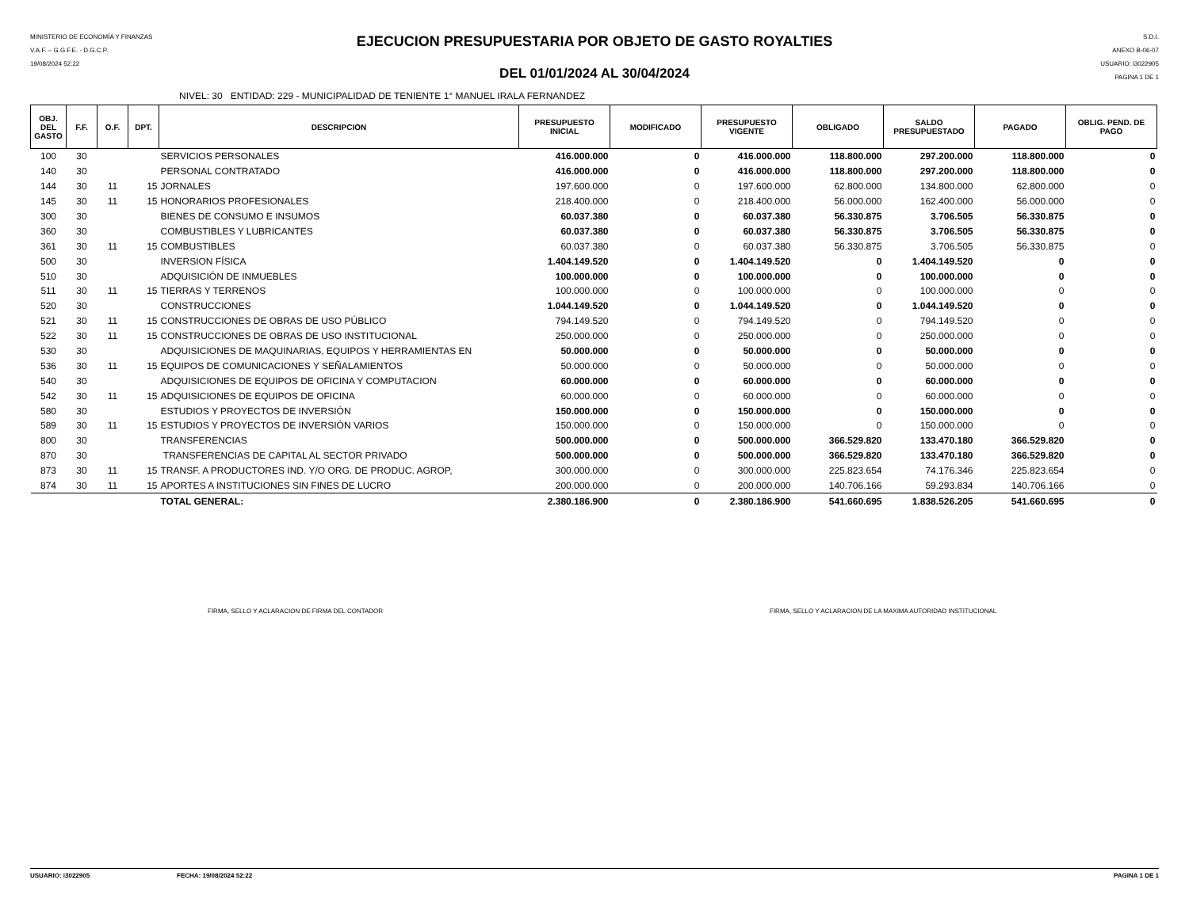MINISTERIO DE ECONOMÍA Y FINANZAS
V.A.F. – G.G.F.E. - D.G.C.P.
19/08/2024 52:22
EJECUCION PRESUPUESTARIA POR OBJETO DE GASTO ROYALTIES
DEL 01/01/2024 AL 30/04/2024
S.D.I.
ANEXO B-06-07
USUARIO: i3022905
PAGINA 1 DE 1
NIVEL: 30 ENTIDAD: 229 - MUNICIPALIDAD DE TENIENTE 1° MANUEL IRALA FERNANDEZ
| OBJ. DEL GASTO | F.F. | O.F. | DPT. | DESCRIPCION | PRESUPUESTO INICIAL | MODIFICADO | PRESUPUESTO VIGENTE | OBLIGADO | SALDO PRESUPUESTADO | PAGADO | OBLIG. PEND. DE PAGO |
| --- | --- | --- | --- | --- | --- | --- | --- | --- | --- | --- | --- |
| 100 | 30 | | | SERVICIOS PERSONALES | 416.000.000 | 0 | 416.000.000 | 118.800.000 | 297.200.000 | 118.800.000 | 0 |
| 140 | 30 | | | PERSONAL CONTRATADO | 416.000.000 | 0 | 416.000.000 | 118.800.000 | 297.200.000 | 118.800.000 | 0 |
| 144 | 30 | 11 | 15 | JORNALES | 197.600.000 | 0 | 197.600.000 | 62.800.000 | 134.800.000 | 62.800.000 | 0 |
| 145 | 30 | 11 | 15 | HONORARIOS PROFESIONALES | 218.400.000 | 0 | 218.400.000 | 56.000.000 | 162.400.000 | 56.000.000 | 0 |
| 300 | 30 | | | BIENES DE CONSUMO E INSUMOS | 60.037.380 | 0 | 60.037.380 | 56.330.875 | 3.706.505 | 56.330.875 | 0 |
| 360 | 30 | | | COMBUSTIBLES Y LUBRICANTES | 60.037.380 | 0 | 60.037.380 | 56.330.875 | 3.706.505 | 56.330.875 | 0 |
| 361 | 30 | 11 | 15 | COMBUSTIBLES | 60.037.380 | 0 | 60.037.380 | 56.330.875 | 3.706.505 | 56.330.875 | 0 |
| 500 | 30 | | | INVERSION FÍSICA | 1.404.149.520 | 0 | 1.404.149.520 | 0 | 1.404.149.520 | 0 | 0 |
| 510 | 30 | | | ADQUISICIÓN DE INMUEBLES | 100.000.000 | 0 | 100.000.000 | 0 | 100.000.000 | 0 | 0 |
| 511 | 30 | 11 | 15 | TIERRAS Y TERRENOS | 100.000.000 | 0 | 100.000.000 | 0 | 100.000.000 | 0 | 0 |
| 520 | 30 | | | CONSTRUCCIONES | 1.044.149.520 | 0 | 1.044.149.520 | 0 | 1.044.149.520 | 0 | 0 |
| 521 | 30 | 11 | 15 | CONSTRUCCIONES DE OBRAS DE USO PÚBLICO | 794.149.520 | 0 | 794.149.520 | 0 | 794.149.520 | 0 | 0 |
| 522 | 30 | 11 | 15 | CONSTRUCCIONES DE OBRAS DE USO INSTITUCIONAL | 250.000.000 | 0 | 250.000.000 | 0 | 250.000.000 | 0 | 0 |
| 530 | 30 | | | ADQUISICIONES DE MAQUINARIAS, EQUIPOS Y HERRAMIENTAS EN | 50.000.000 | 0 | 50.000.000 | 0 | 50.000.000 | 0 | 0 |
| 536 | 30 | 11 | 15 | EQUIPOS DE COMUNICACIONES Y SEÑALAMIENTOS | 50.000.000 | 0 | 50.000.000 | 0 | 50.000.000 | 0 | 0 |
| 540 | 30 | | | ADQUISICIONES DE EQUIPOS DE OFICINA Y COMPUTACION | 60.000.000 | 0 | 60.000.000 | 0 | 60.000.000 | 0 | 0 |
| 542 | 30 | 11 | 15 | ADQUISICIONES DE EQUIPOS DE OFICINA | 60.000.000 | 0 | 60.000.000 | 0 | 60.000.000 | 0 | 0 |
| 580 | 30 | | | ESTUDIOS Y PROYECTOS DE INVERSIÓN | 150.000.000 | 0 | 150.000.000 | 0 | 150.000.000 | 0 | 0 |
| 589 | 30 | 11 | 15 | ESTUDIOS Y PROYECTOS DE INVERSIÓN VARIOS | 150.000.000 | 0 | 150.000.000 | 0 | 150.000.000 | 0 | 0 |
| 800 | 30 | | | TRANSFERENCIAS | 500.000.000 | 0 | 500.000.000 | 366.529.820 | 133.470.180 | 366.529.820 | 0 |
| 870 | 30 | | | TRANSFERENCIAS DE CAPITAL AL SECTOR PRIVADO | 500.000.000 | 0 | 500.000.000 | 366.529.820 | 133.470.180 | 366.529.820 | 0 |
| 873 | 30 | 11 | 15 | TRANSF. A PRODUCTORES IND. Y/O ORG. DE PRODUC. AGROP, | 300.000.000 | 0 | 300.000.000 | 225.823.654 | 74.176.346 | 225.823.654 | 0 |
| 874 | 30 | 11 | 15 | APORTES A INSTITUCIONES SIN FINES DE LUCRO | 200.000.000 | 0 | 200.000.000 | 140.706.166 | 59.293.834 | 140.706.166 | 0 |
| | | | | TOTAL GENERAL: | 2.380.186.900 | 0 | 2.380.186.900 | 541.660.695 | 1.838.526.205 | 541.660.695 | 0 |
FIRMA, SELLO Y ACLARACION DE FIRMA DEL CONTADOR
FIRMA, SELLO Y ACLARACION DE LA MAXIMA AUTORIDAD INSTITUCIONAL
USUARIO: i3022905 FECHA: 19/08/2024 52:22 PAGINA 1 DE 1